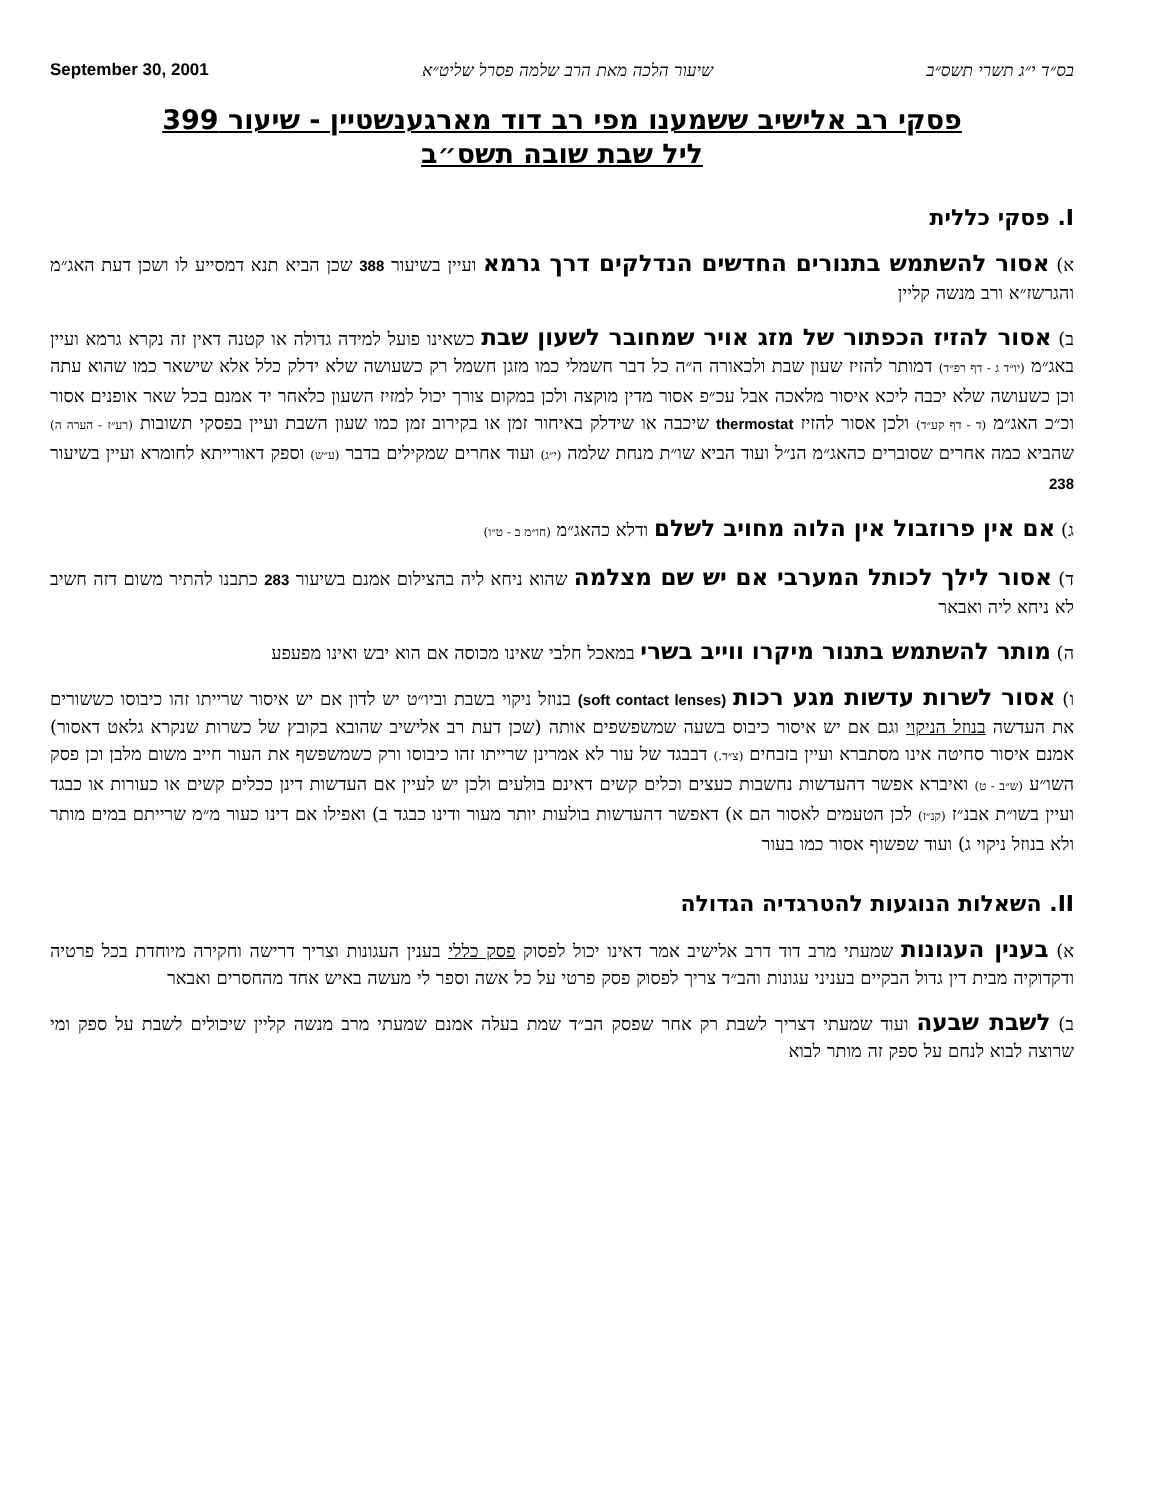בס״ד י״ג תשרי תשס״ב שיעור הלכה מאת הרב שלמה פסרל שליט״א September 30, 2001
פסקי רב אלישיב ששמענו מפי רב דוד מארגענשטיין - שיעור 399
ליל שבת שובה תשס״ב
I. פסקי כללית
א) אסור להשתמש בתנורים החדשים הנדלקים דרך גרמא ועיין בשיעור 388 שכן הביא תנא דמסייע לו ושכן דעת האג״מ והגרשז״א ורב מנשה קליין
ב) אסור להזיז הכפתור של מזג אויר שמחובר לשעון שבת כשאינו פועל למידה גדולה או קטנה דאין זה נקרא גרמא ועיין באג״מ (יו״ד ג - דף רפ״ד) דמותר להזיז שעון שבת ולכאורה ה״ה כל דבר חשמלי כמו מזגן חשמל רק כשעושה שלא ידלק כלל אלא שישאר כמו שהוא עתה וכן כשעושה שלא יכבה ליכא איסור מלאכה אבל עכ״פ אסור מדין מוקצה ולכן במקום צורך יכול למזיז השעון כלאחר יד אמנם בכל שאר אופנים אסור וכ״כ האג״מ (ד - דף קע״ד) ולכן אסור להזיז thermostat שיכבה או שידלק באיחור זמן או בקירוב זמן כמו שעון השבת ועיין בפסקי תשובות (רע״ז - הערה ה) שהביא כמה אחרים שסוברים כהאג״מ הנ״ל ועוד הביא שו״ת מנחת שלמה (י״ג) ועוד אחרים שמקילים בדבר (ע״ש) וספק דאורייתא לחומרא ועיין בשיעור 238
ג) אם אין פרוזבול אין הלוה מחויב לשלם ודלא כהאג״מ (חו״מ ב - ט״ו)
ד) אסור לילך לכותל המערבי אם יש שם מצלמה שהוא ניחא ליה בהצילום אמנם בשיעור 283 כתבנו להתיר משום דזה חשיב לא ניחא ליה ואבאר
ה) מותר להשתמש בתנור מיקרו ווייב בשרי במאכל חלבי שאינו מכוסה אם הוא יבש ואינו מפעפע
ו) אסור לשרות עדשות מגע רכות (soft contact lenses) בנוזל ניקוי בשבת וביו״ט יש לדון אם יש איסור שרייתו זהו כיבוסו כששורים את העדשה בנוזל הניקוי וגם אם יש איסור כיבוס בשעה שמשפשפים אותה (שכן דעת רב אלישיב שהובא בקובץ של כשרות שנקרא גלאט דאסור) אמנם איסור סחיטה אינו מסתברא ועיין בזבחים (צ״ד.) דבבגד של עור לא אמרינן שרייתו זהו כיבוסו ורק כשמשפשף את העור חייב משום מלבן וכן פסק השו״ע (ש״ב - ט) ואיברא אפשר דהעדשות נחשבות כעצים וכלים קשים דאינם בולעים ולכן יש לעיין אם העדשות דינן ככלים קשים או כעורות או כבגד ועיין בשו״ת אבנ״ז (קנ״ז) לכן הטעמים לאסור הם א) דאפשר דהעדשות בולעות יותר מעור ודינו כבגד ב) ואפילו אם דינו כעור מ״מ שרייתם במים מותר ולא בנוזל ניקוי ג) ועוד שפשוף אסור כמו בעור
II. השאלות הנוגעות להטרגדיה הגדולה
א) בענין העגונות שמעתי מרב דוד דרב אלישיב אמר דאינו יכול לפסוק פסק כללי בענין העגונות וצריך דרישה וחקירה מיוחדת בכל פרטיה ודקדוקיה מבית דין גדול הבקיים בעניני עגונות והב״ד צריך לפסוק פסק פרטי על כל אשה וספר לי מעשה באיש אחד מהחסרים ואבאר
ב) לשבת שבעה ועוד שמעתי דצריך לשבת רק אחר שפסק הב״ד שמת בעלה אמנם שמעתי מרב מנשה קליין שיכולים לשבת על ספק ומי שרוצה לבוא לנחם על ספק זה מותר לבוא